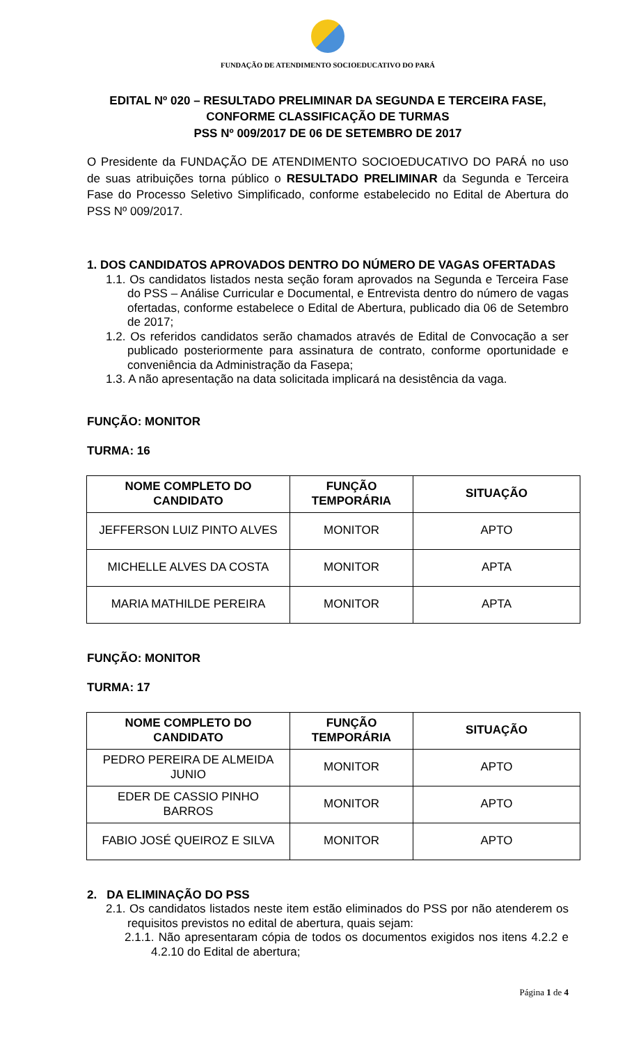FUNDAÇÃO DE ATENDIMENTO SOCIOEDUCATIVO DO PARÁ
EDITAL Nº 020 – RESULTADO PRELIMINAR DA SEGUNDA E TERCEIRA FASE, CONFORME CLASSIFICAÇÃO DE TURMAS
PSS Nº 009/2017 DE 06 DE SETEMBRO DE 2017
O Presidente da FUNDAÇÃO DE ATENDIMENTO SOCIOEDUCATIVO DO PARÁ no uso de suas atribuições torna público o RESULTADO PRELIMINAR da Segunda e Terceira Fase do Processo Seletivo Simplificado, conforme estabelecido no Edital de Abertura do PSS Nº 009/2017.
1. DOS CANDIDATOS APROVADOS DENTRO DO NÚMERO DE VAGAS OFERTADAS
1.1. Os candidatos listados nesta seção foram aprovados na Segunda e Terceira Fase do PSS – Análise Curricular e Documental, e Entrevista dentro do número de vagas ofertadas, conforme estabelece o Edital de Abertura, publicado dia 06 de Setembro de 2017;
1.2. Os referidos candidatos serão chamados através de Edital de Convocação a ser publicado posteriormente para assinatura de contrato, conforme oportunidade e conveniência da Administração da Fasepa;
1.3. A não apresentação na data solicitada implicará na desistência da vaga.
FUNÇÃO: MONITOR
TURMA: 16
| NOME COMPLETO DO CANDIDATO | FUNÇÃO TEMPORÁRIA | SITUAÇÃO |
| --- | --- | --- |
| JEFFERSON LUIZ PINTO ALVES | MONITOR | APTO |
| MICHELLE ALVES DA COSTA | MONITOR | APTA |
| MARIA MATHILDE PEREIRA | MONITOR | APTA |
FUNÇÃO: MONITOR
TURMA: 17
| NOME COMPLETO DO CANDIDATO | FUNÇÃO TEMPORÁRIA | SITUAÇÃO |
| --- | --- | --- |
| PEDRO PEREIRA DE ALMEIDA JUNIO | MONITOR | APTO |
| EDER DE CASSIO PINHO BARROS | MONITOR | APTO |
| FABIO JOSÉ QUEIROZ E SILVA | MONITOR | APTO |
2. DA ELIMINAÇÃO DO PSS
2.1. Os candidatos listados neste item estão eliminados do PSS por não atenderem os requisitos previstos no edital de abertura, quais sejam:
2.1.1. Não apresentaram cópia de todos os documentos exigidos nos itens 4.2.2 e 4.2.10 do Edital de abertura;
Página 1 de 4